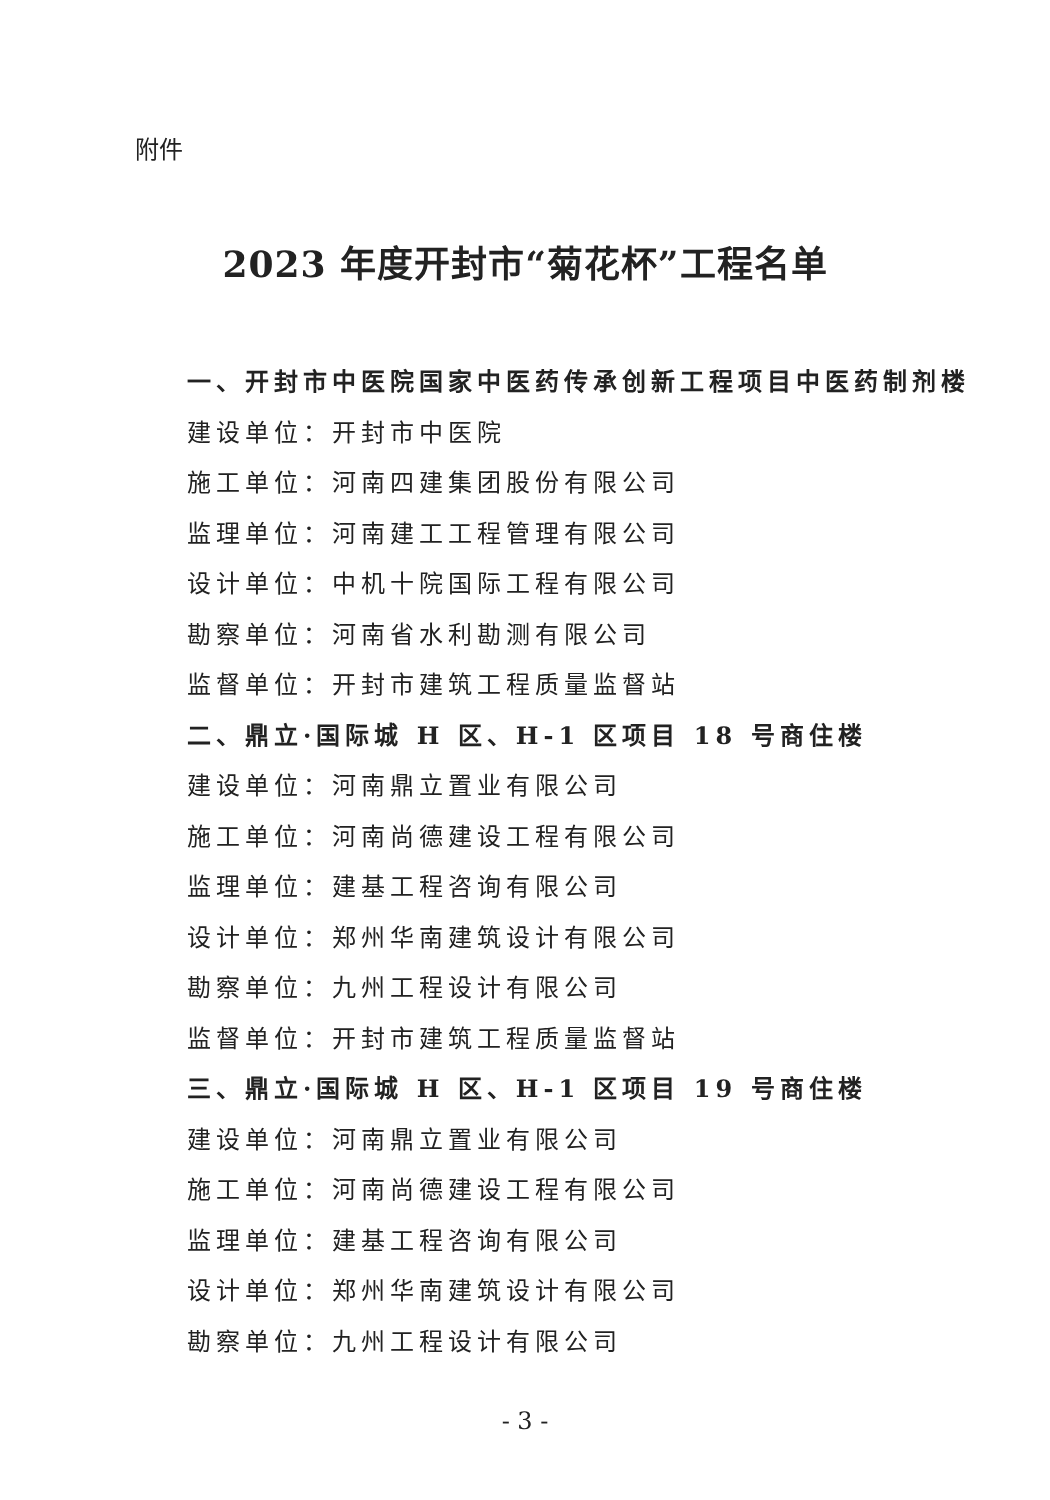附件
2023 年度开封市“菊花杯”工程名单
一、开封市中医院国家中医药传承创新工程项目中医药制剂楼
建设单位：开封市中医院
施工单位：河南四建集团股份有限公司
监理单位：河南建工工程管理有限公司
设计单位：中机十院国际工程有限公司
勘察单位：河南省水利勘测有限公司
监督单位：开封市建筑工程质量监督站
二、鼎立·国际城 H 区、H-1 区项目 18 号商住楼
建设单位：河南鼎立置业有限公司
施工单位：河南尚德建设工程有限公司
监理单位：建基工程咨询有限公司
设计单位：郑州华南建筑设计有限公司
勘察单位：九州工程设计有限公司
监督单位：开封市建筑工程质量监督站
三、鼎立·国际城 H 区、H-1 区项目 19 号商住楼
建设单位：河南鼎立置业有限公司
施工单位：河南尚德建设工程有限公司
监理单位：建基工程咨询有限公司
设计单位：郑州华南建筑设计有限公司
勘察单位：九州工程设计有限公司
- 3 -